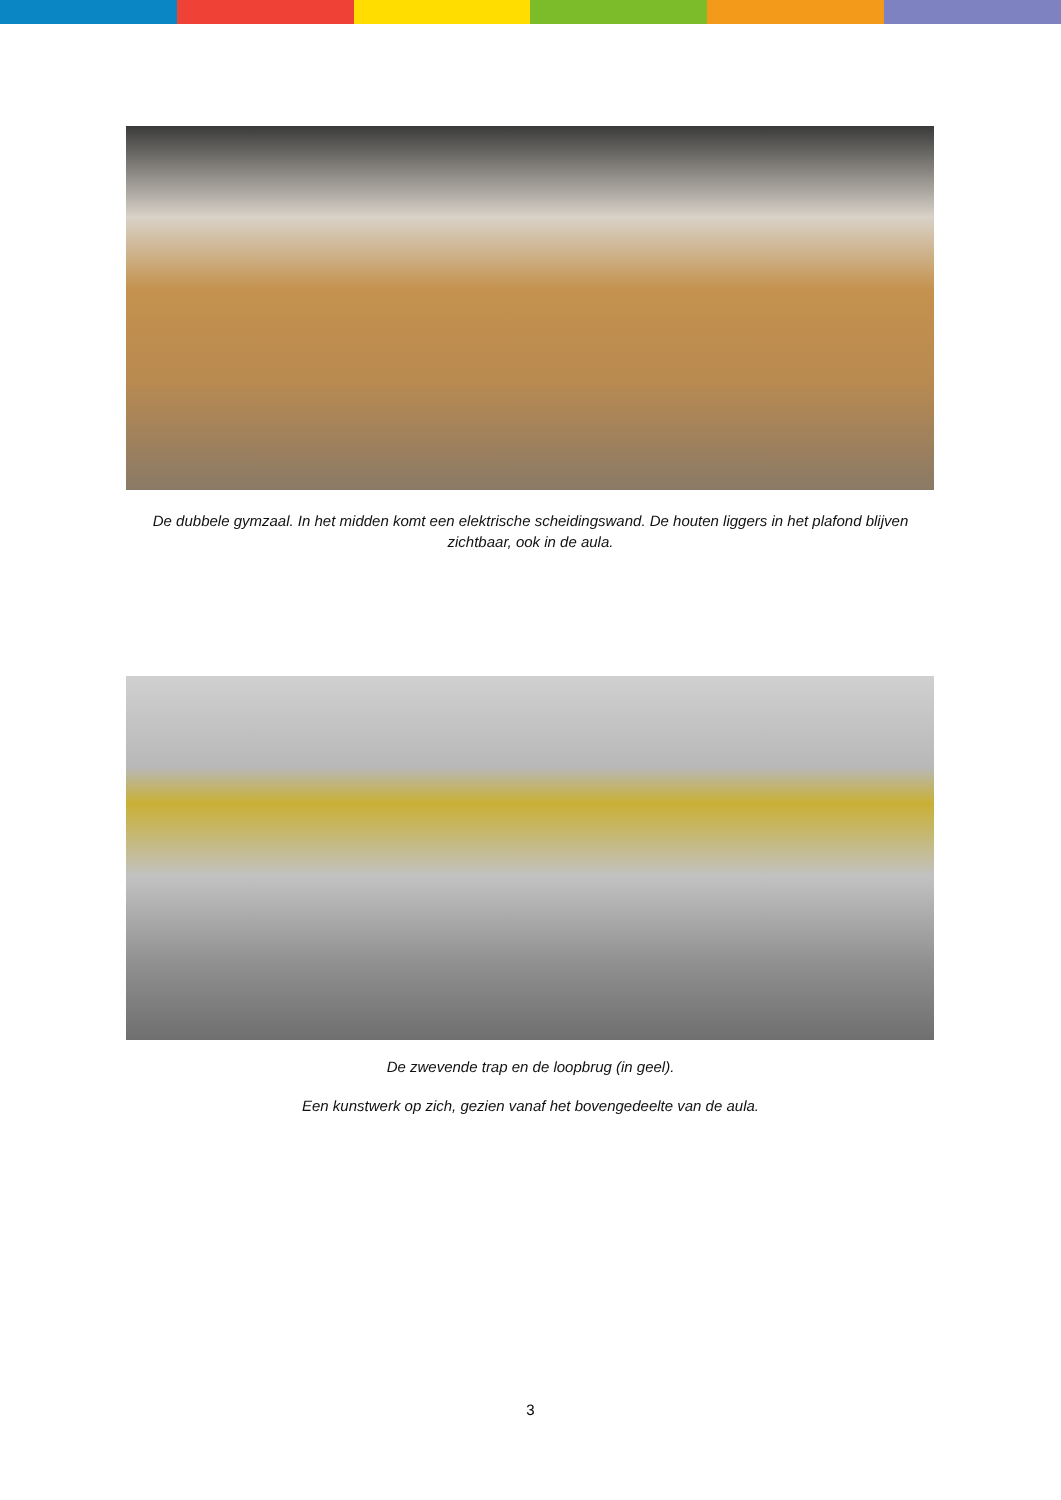De dubbele gymzaal. In het midden komt een elektrische scheidingswand. De houten liggers in het plafond blijven zichtbaar, ook in de aula.
De zwevende trap en de loopbrug (in geel).
Een kunstwerk op zich, gezien vanaf het bovengedeelte van de aula.
3